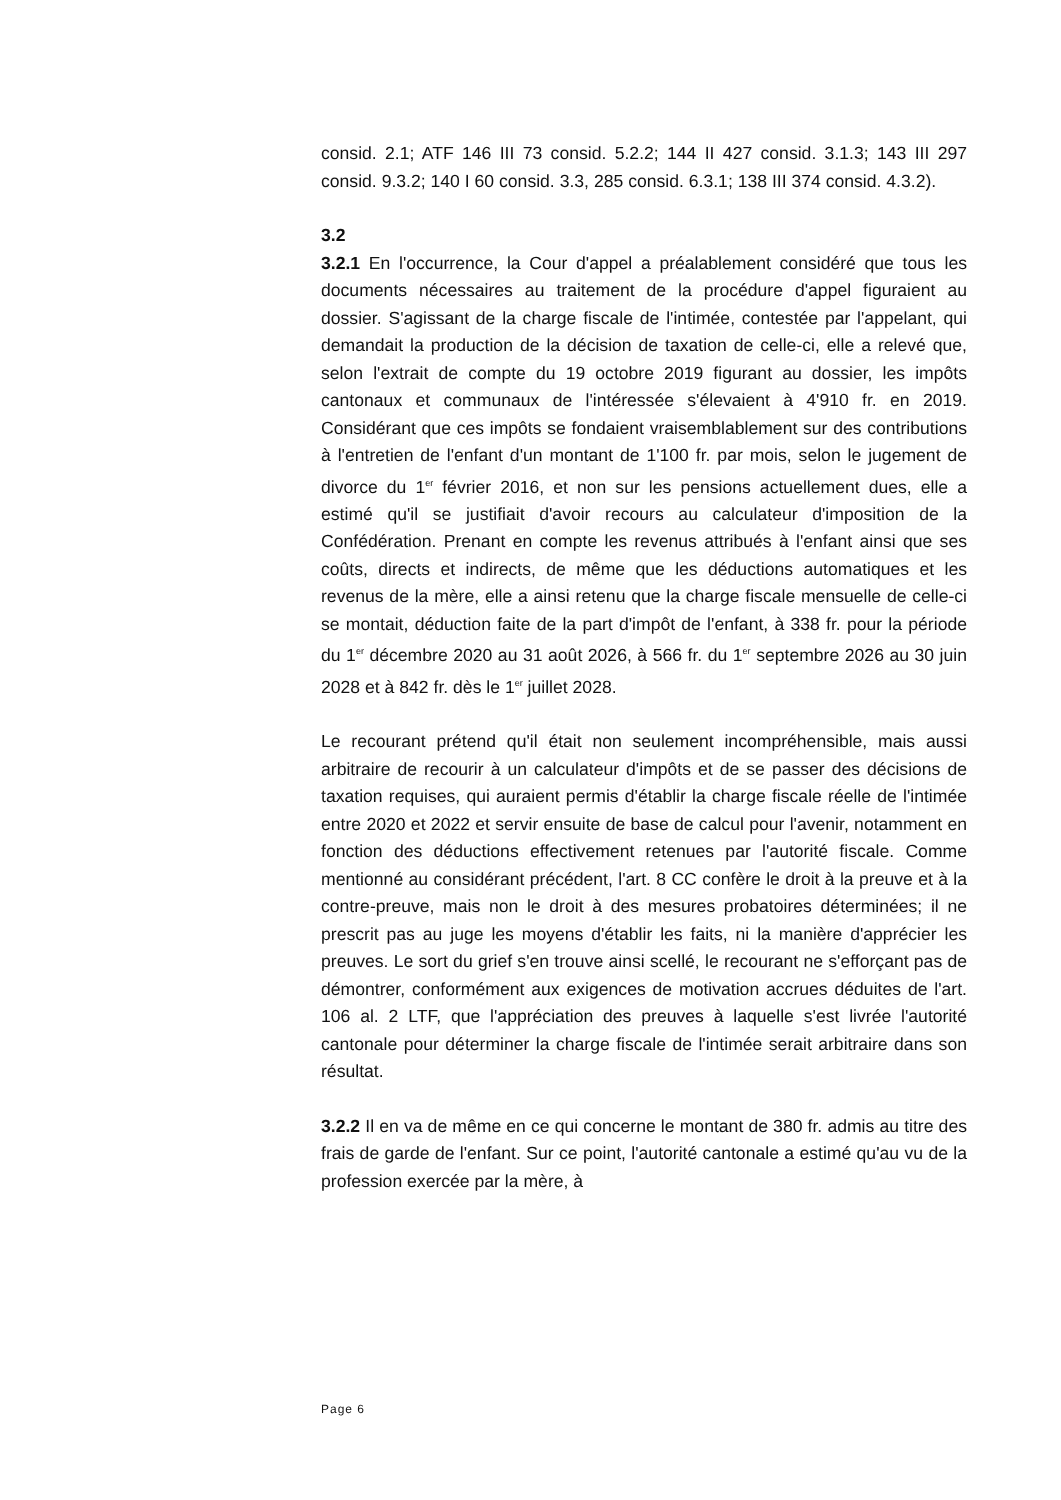consid. 2.1; ATF 146 III 73 consid. 5.2.2; 144 II 427 consid. 3.1.3; 143 III 297 consid. 9.3.2; 140 I 60 consid. 3.3, 285 consid. 6.3.1; 138 III 374 consid. 4.3.2).
3.2
3.2.1 En l'occurrence, la Cour d'appel a préalablement considéré que tous les documents nécessaires au traitement de la procédure d'appel figuraient au dossier. S'agissant de la charge fiscale de l'intimée, contestée par l'appelant, qui demandait la production de la décision de taxation de celle-ci, elle a relevé que, selon l'extrait de compte du 19 octobre 2019 figurant au dossier, les impôts cantonaux et communaux de l'intéressée s'élevaient à 4'910 fr. en 2019. Considérant que ces impôts se fondaient vraisemblablement sur des contributions à l'entretien de l'enfant d'un montant de 1'100 fr. par mois, selon le jugement de divorce du 1<sup>er</sup> février 2016, et non sur les pensions actuellement dues, elle a estimé qu'il se justifiait d'avoir recours au calculateur d'imposition de la Confédération. Prenant en compte les revenus attribués à l'enfant ainsi que ses coûts, directs et indirects, de même que les déductions automatiques et les revenus de la mère, elle a ainsi retenu que la charge fiscale mensuelle de celle-ci se montait, déduction faite de la part d'impôt de l'enfant, à 338 fr. pour la période du 1<sup>er</sup> décembre 2020 au 31 août 2026, à 566 fr. du 1<sup>er</sup> septembre 2026 au 30 juin 2028 et à 842 fr. dès le 1<sup>er</sup> juillet 2028.
Le recourant prétend qu'il était non seulement incompréhensible, mais aussi arbitraire de recourir à un calculateur d'impôts et de se passer des décisions de taxation requises, qui auraient permis d'établir la charge fiscale réelle de l'intimée entre 2020 et 2022 et servir ensuite de base de calcul pour l'avenir, notamment en fonction des déductions effectivement retenues par l'autorité fiscale. Comme mentionné au considérant précédent, l'art. 8 CC confère le droit à la preuve et à la contre-preuve, mais non le droit à des mesures probatoires déterminées; il ne prescrit pas au juge les moyens d'établir les faits, ni la manière d'apprécier les preuves. Le sort du grief s'en trouve ainsi scellé, le recourant ne s'efforçant pas de démontrer, conformément aux exigences de motivation accrues déduites de l'art. 106 al. 2 LTF, que l'appréciation des preuves à laquelle s'est livrée l'autorité cantonale pour déterminer la charge fiscale de l'intimée serait arbitraire dans son résultat.
3.2.2 Il en va de même en ce qui concerne le montant de 380 fr. admis au titre des frais de garde de l'enfant. Sur ce point, l'autorité cantonale a estimé qu'au vu de la profession exercée par la mère, à
Page 6